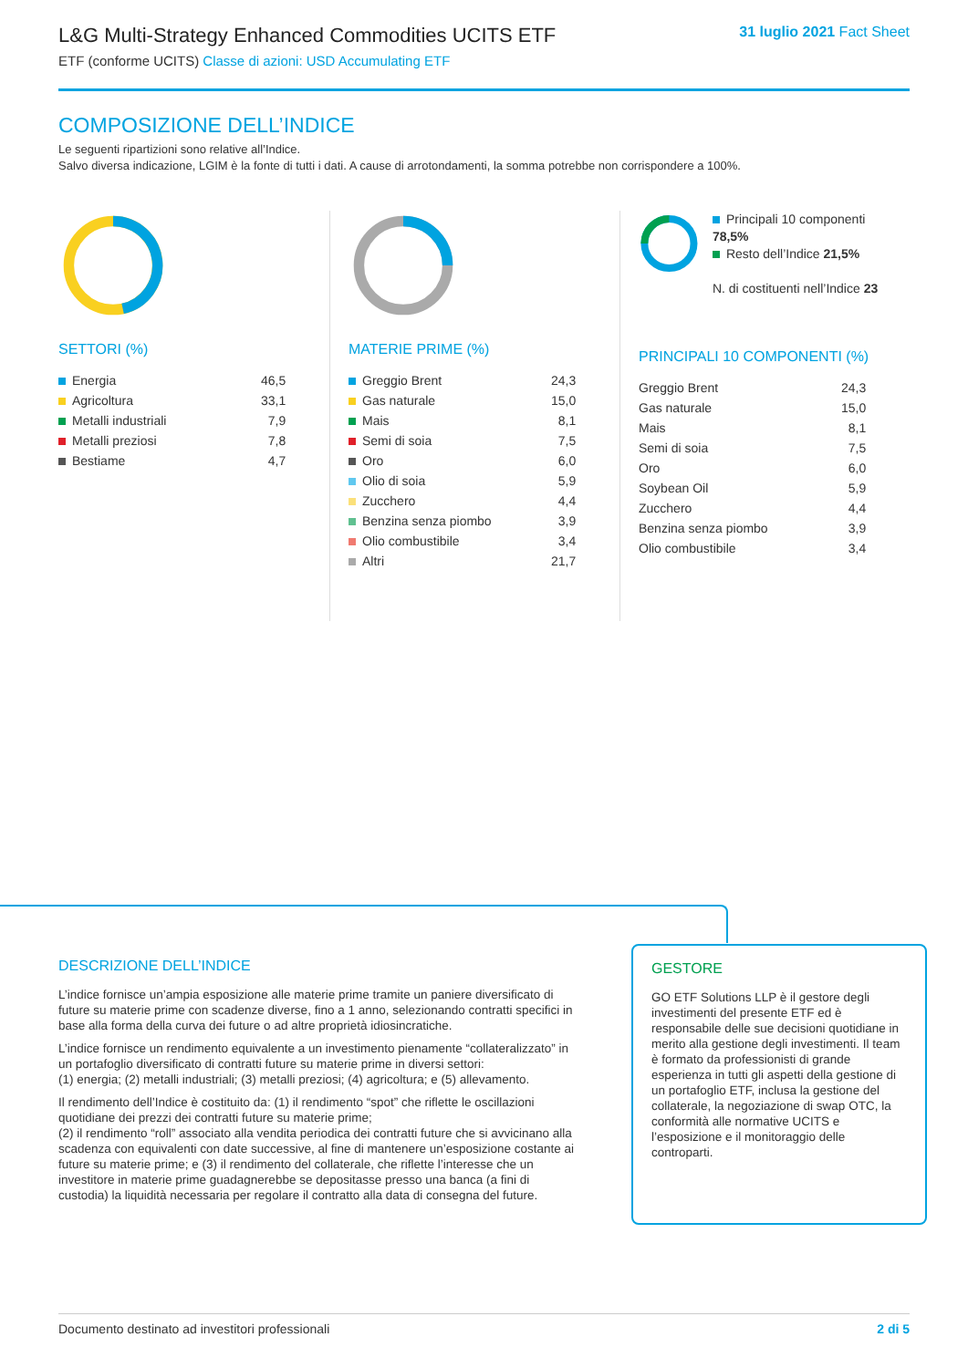L&G Multi-Strategy Enhanced Commodities UCITS ETF
ETF (conforme UCITS) Classe di azioni: USD Accumulating ETF
31 luglio 2021 Fact Sheet
COMPOSIZIONE DELL’INDICE
Le seguenti ripartizioni sono relative all’Indice.
Salvo diversa indicazione, LGIM è la fonte di tutti i dati. A cause di arrotondamenti, la somma potrebbe non corrispondere a 100%.
SETTORI (%)
| Energia | 46,5 |
| Agricoltura | 33,1 |
| Metalli industriali | 7,9 |
| Metalli preziosi | 7,8 |
| Bestiame | 4,7 |
MATERIE PRIME (%)
| Greggio Brent | 24,3 |
| Gas naturale | 15,0 |
| Mais | 8,1 |
| Semi di soia | 7,5 |
| Oro | 6,0 |
| Olio di soia | 5,9 |
| Zucchero | 4,4 |
| Benzina senza piombo | 3,9 |
| Olio combustibile | 3,4 |
| Altri | 21,7 |
Principali 10 componenti 78,5%
Resto dell’Indice 21,5%
N. di costituenti nell’Indice 23
PRINCIPALI 10 COMPONENTI (%)
| Greggio Brent | 24,3 |
| Gas naturale | 15,0 |
| Mais | 8,1 |
| Semi di soia | 7,5 |
| Oro | 6,0 |
| Soybean Oil | 5,9 |
| Zucchero | 4,4 |
| Benzina senza piombo | 3,9 |
| Olio combustibile | 3,4 |
DESCRIZIONE DELL’INDICE
L’indice fornisce un’ampia esposizione alle materie prime tramite un paniere diversificato di future su materie prime con scadenze diverse, fino a 1 anno, selezionando contratti specifici in base alla forma della curva dei future o ad altre proprietà idiosincratiche.
L’indice fornisce un rendimento equivalente a un investimento pienamente “collateralizzato” in un portafoglio diversificato di contratti future su materie prime in diversi settori:
(1) energia; (2) metalli industriali; (3) metalli preziosi; (4) agricoltura; e (5) allevamento.
Il rendimento dell’Indice è costituito da: (1) il rendimento “spot” che riflette le oscillazioni quotidiane dei prezzi dei contratti future su materie prime;
(2) il rendimento “roll” associato alla vendita periodica dei contratti future che si avvicinano alla scadenza con equivalenti con date successive, al fine di mantenere un’esposizione costante ai future su materie prime; e (3) il rendimento del collaterale, che riflette l’interesse che un investitore in materie prime guadagnerebbe se depositasse presso una banca (a fini di custodia) la liquidità necessaria per regolare il contratto alla data di consegna del future.
GESTORE
GO ETF Solutions LLP è il gestore degli investimenti del presente ETF ed è responsabile delle sue decisioni quotidiane in merito alla gestione degli investimenti. Il team è formato da professionisti di grande esperienza in tutti gli aspetti della gestione di un portafoglio ETF, inclusa la gestione del collaterale, la negoziazione di swap OTC, la conformità alle normative UCITS e l’esposizione e il monitoraggio delle controparti.
Documento destinato ad investitori professionali 2 di 5